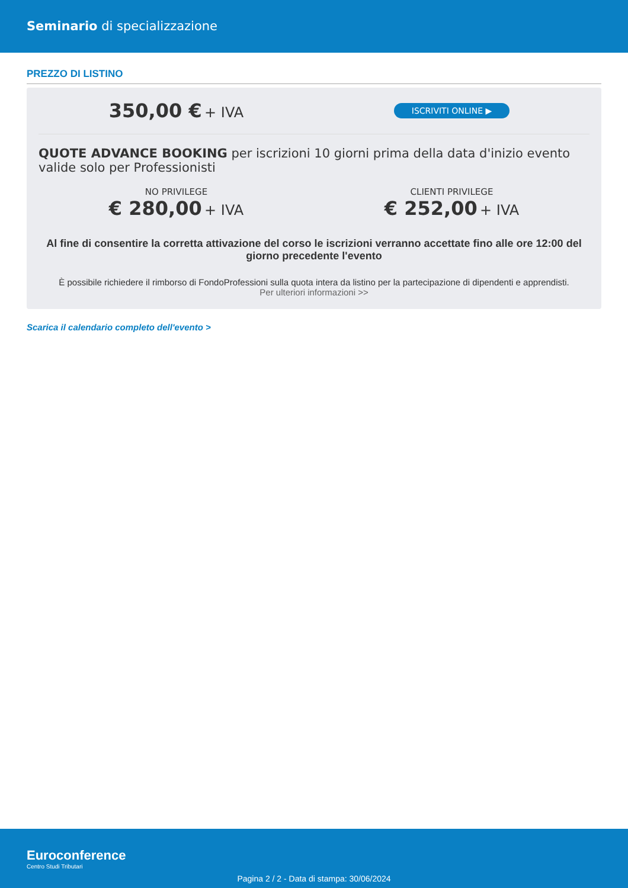Seminario di specializzazione
PREZZO DI LISTINO
350,00 € + IVA
ISCRIVITI ONLINE ▶
QUOTE ADVANCE BOOKING per iscrizioni 10 giorni prima della data d'inizio evento valide solo per Professionisti
NO PRIVILEGE
€ 280,00 + IVA
CLIENTI PRIVILEGE
€ 252,00 + IVA
Al fine di consentire la corretta attivazione del corso le iscrizioni verranno accettate fino alle ore 12:00 del giorno precedente l'evento
È possibile richiedere il rimborso di FondoProfessioni sulla quota intera da listino per la partecipazione di dipendenti e apprendisti.
Per ulteriori informazioni >>
Scarica il calendario completo dell'evento >
Euroconference
Centro Studi Tributari
Pagina 2 / 2 - Data di stampa: 30/06/2024